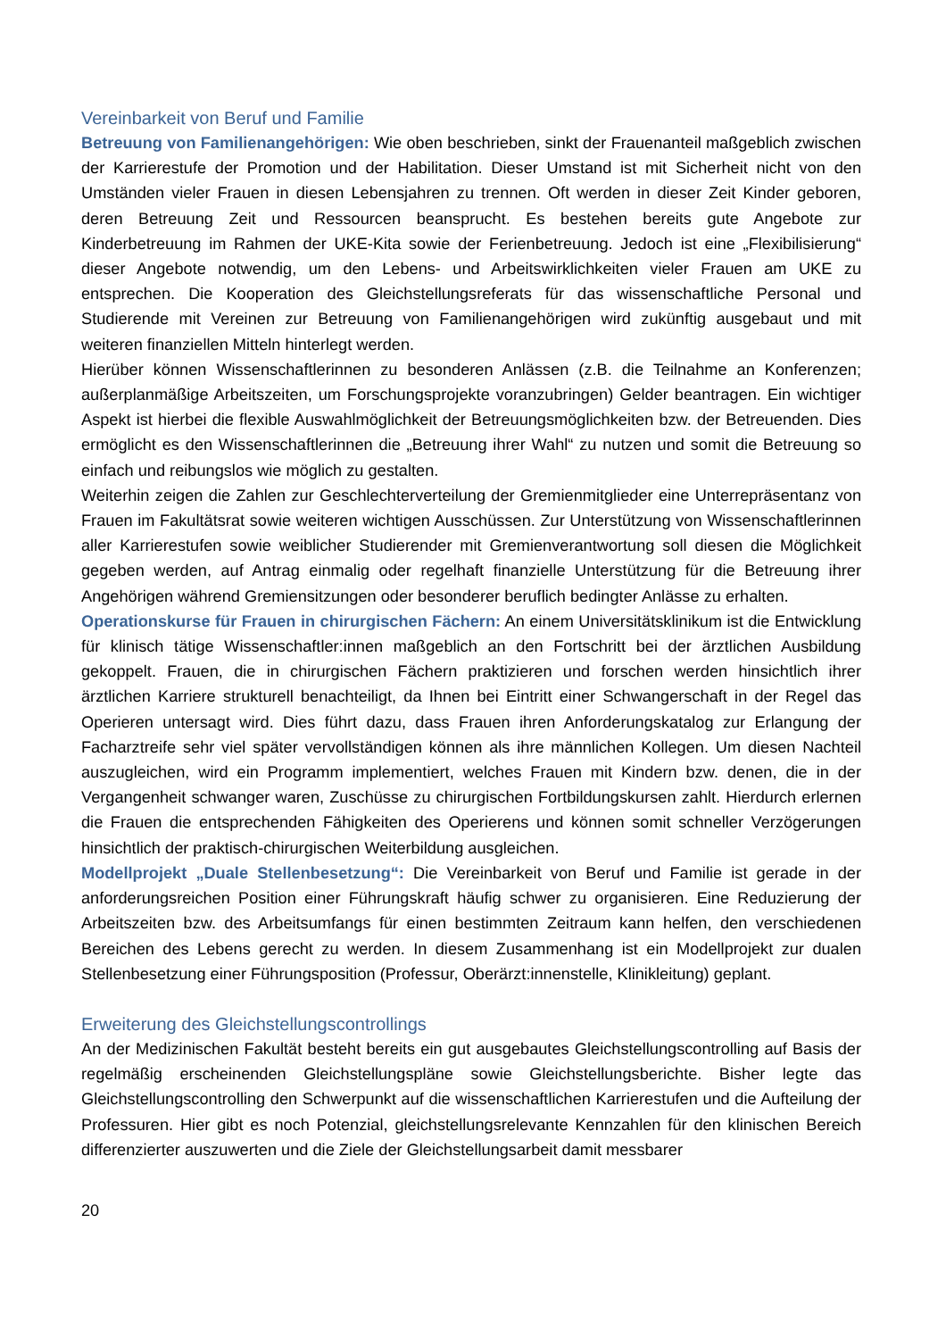Vereinbarkeit von Beruf und Familie
Betreuung von Familienangehörigen: Wie oben beschrieben, sinkt der Frauenanteil maßgeblich zwischen der Karrierestufe der Promotion und der Habilitation. Dieser Umstand ist mit Sicherheit nicht von den Umständen vieler Frauen in diesen Lebensjahren zu trennen. Oft werden in dieser Zeit Kinder geboren, deren Betreuung Zeit und Ressourcen beansprucht. Es bestehen bereits gute Angebote zur Kinderbetreuung im Rahmen der UKE-Kita sowie der Ferienbetreuung. Jedoch ist eine „Flexibilisierung“ dieser Angebote notwendig, um den Lebens- und Arbeitswirklichkeiten vieler Frauen am UKE zu entsprechen. Die Kooperation des Gleichstellungsreferats für das wissenschaftliche Personal und Studierende mit Vereinen zur Betreuung von Familienangehörigen wird zukünftig ausgebaut und mit weiteren finanziellen Mitteln hinterlegt werden.
Hierüber können Wissenschaftlerinnen zu besonderen Anlässen (z.B. die Teilnahme an Konferenzen; außerplanmäßige Arbeitszeiten, um Forschungsprojekte voranzubringen) Gelder beantragen. Ein wichtiger Aspekt ist hierbei die flexible Auswahlmöglichkeit der Betreuungsmöglichkeiten bzw. der Betreuenden. Dies ermöglicht es den Wissenschaftlerinnen die „Betreuung ihrer Wahl“ zu nutzen und somit die Betreuung so einfach und reibungslos wie möglich zu gestalten.
Weiterhin zeigen die Zahlen zur Geschlechterverteilung der Gremienmitglieder eine Unterrepräsentanz von Frauen im Fakultätsrat sowie weiteren wichtigen Ausschüssen. Zur Unterstützung von Wissenschaftlerinnen aller Karrierestufen sowie weiblicher Studierender mit Gremienverantwortung soll diesen die Möglichkeit gegeben werden, auf Antrag einmalig oder regelhaft finanzielle Unterstützung für die Betreuung ihrer Angehörigen während Gremiensitzungen oder besonderer beruflich bedingter Anlässe zu erhalten.
Operationskurse für Frauen in chirurgischen Fächern: An einem Universitätsklinikum ist die Entwicklung für klinisch tätige Wissenschaftler:innen maßgeblich an den Fortschritt bei der ärztlichen Ausbildung gekoppelt. Frauen, die in chirurgischen Fächern praktizieren und forschen werden hinsichtlich ihrer ärztlichen Karriere strukturell benachteiligt, da Ihnen bei Eintritt einer Schwangerschaft in der Regel das Operieren untersagt wird. Dies führt dazu, dass Frauen ihren Anforderungskatalog zur Erlangung der Facharztreife sehr viel später vervollständigen können als ihre männlichen Kollegen. Um diesen Nachteil auszugleichen, wird ein Programm implementiert, welches Frauen mit Kindern bzw. denen, die in der Vergangenheit schwanger waren, Zuschüsse zu chirurgischen Fortbildungskursen zahlt. Hierdurch erlernen die Frauen die entsprechenden Fähigkeiten des Operierens und können somit schneller Verzögerungen hinsichtlich der praktisch-chirurgischen Weiterbildung ausgleichen.
Modellprojekt „Duale Stellenbesetzung“: Die Vereinbarkeit von Beruf und Familie ist gerade in der anforderungsreichen Position einer Führungskraft häufig schwer zu organisieren. Eine Reduzierung der Arbeitszeiten bzw. des Arbeitsumfangs für einen bestimmten Zeitraum kann helfen, den verschiedenen Bereichen des Lebens gerecht zu werden. In diesem Zusammenhang ist ein Modellprojekt zur dualen Stellenbesetzung einer Führungsposition (Professur, Oberärzt:innenstelle, Klinikleitung) geplant.
Erweiterung des Gleichstellungscontrollings
An der Medizinischen Fakultät besteht bereits ein gut ausgebautes Gleichstellungscontrolling auf Basis der regelmäßig erscheinenden Gleichstellungspläne sowie Gleichstellungsberichte. Bisher legte das Gleichstellungscontrolling den Schwerpunkt auf die wissenschaftlichen Karrierestufen und die Aufteilung der Professuren. Hier gibt es noch Potenzial, gleichstellungsrelevante Kennzahlen für den klinischen Bereich differenzierter auszuwerten und die Ziele der Gleichstellungsarbeit damit messbarer
20